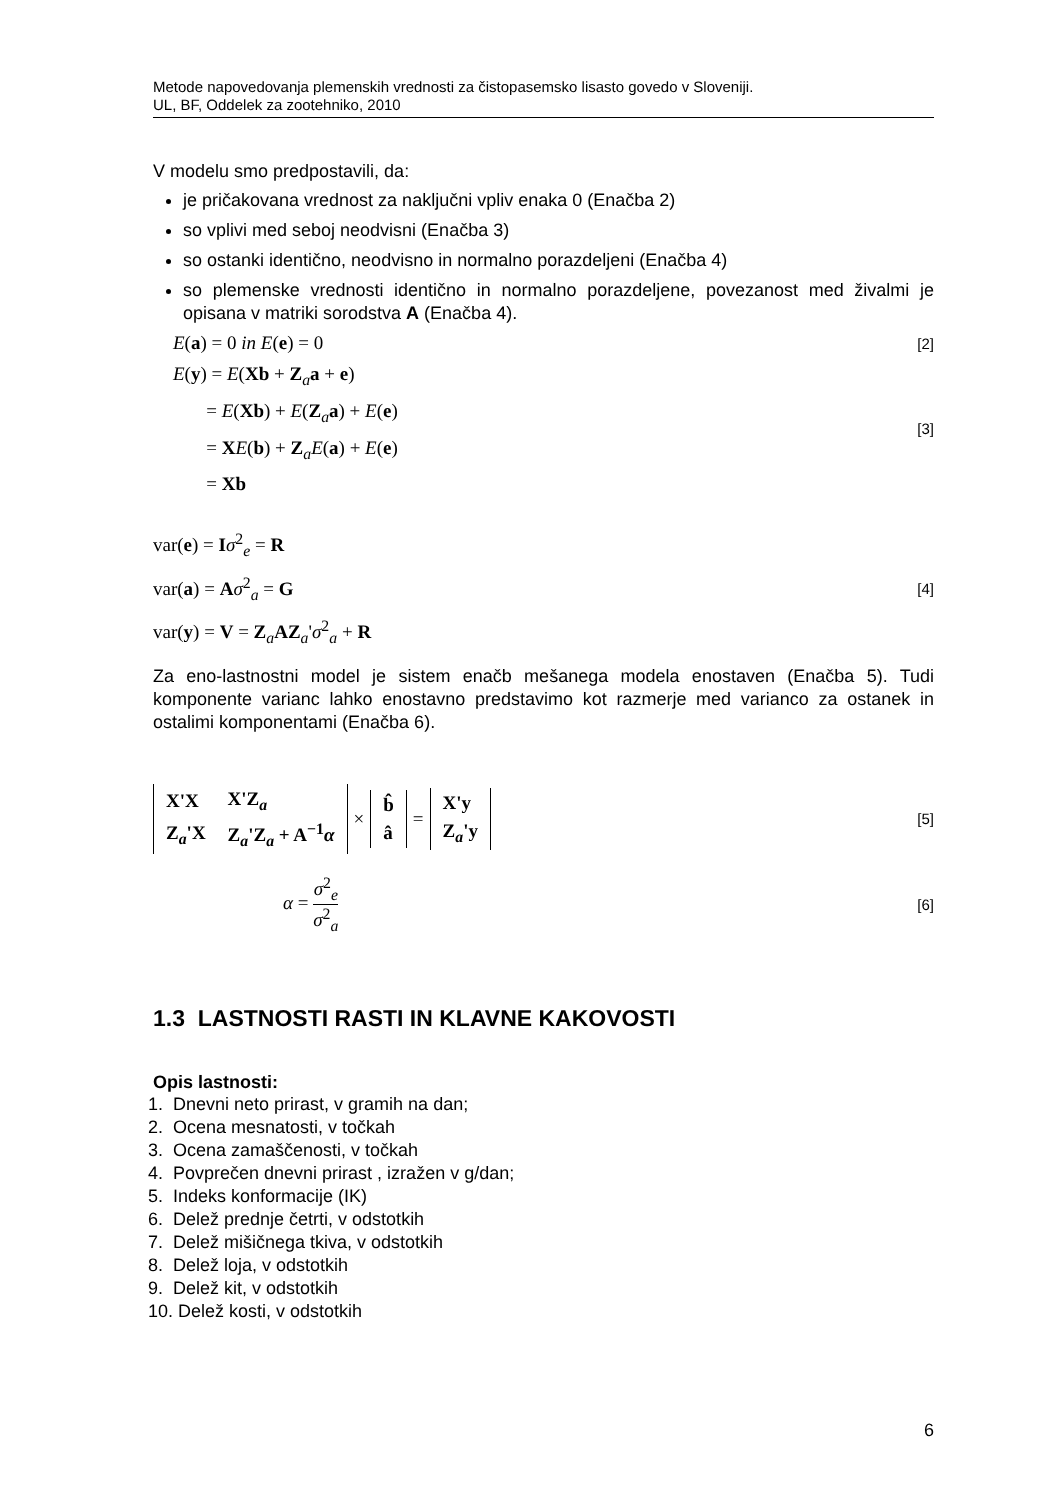Metode napovedovanja plemenskih vrednosti za čistopasemsko lisasto govedo v Sloveniji.
UL, BF, Oddelek za zootehniko, 2010
V modelu smo predpostavili, da:
je pričakovana vrednost za naključni vpliv enaka 0 (Enačba 2)
so vplivi med seboj neodvisni (Enačba 3)
so ostanki identično, neodvisno in normalno porazdeljeni (Enačba 4)
so plemenske vrednosti identično in normalno porazdeljene, povezanost med živalmi je opisana v matriki sorodstva A (Enačba 4).
E(a) = 0 in E(e) = 0 [2]
E(y) = E(Xb + Z<sub>a</sub>a + e)
= E(Xb) + E(Z<sub>a</sub>a) + E(e)
= XE(b) + Z<sub>a</sub>E(a) + E(e)
= Xb
[3]
var(e) = Iσ<sup>2</sup><sub>e</sub> = R
var(a) = Aσ<sup>2</sup><sub>a</sub> = G
var(y) = V = Z<sub>a</sub>AZ<sub>a</sub>'σ<sup>2</sup><sub>a</sub> + R
[4]
Za eno-lastnostni model je sistem enačb mešanega modela enostaven (Enačba 5). Tudi komponente varianc lahko enostavno predstavimo kot razmerje med varianco za ostanek in ostalimi komponentami (Enačba 6).
| X'X | X'Z<sub>a</sub> |
| Z<sub>a</sub>'X | Z<sub>a</sub>'Z<sub>a</sub> + A<sup>−1</sup> α |
×
| b̂ |
| â |
=
| X'y |
| Z<sub>a</sub>'y |
[5]
α = σ<sup>2</sup><sub>e</sub> σ<sup>2</sup><sub>a</sub> [6]
1.3 LASTNOSTI RASTI IN KLAVNE KAKOVOSTI
Opis lastnosti:
1. Dnevni neto prirast, v gramih na dan;
2. Ocena mesnatosti, v točkah
3. Ocena zamaščenosti, v točkah
4. Povprečen dnevni prirast , izražen v g/dan;
5. Indeks konformacije (IK)
6. Delež prednje četrti, v odstotkih
7. Delež mišičnega tkiva, v odstotkih
8. Delež loja, v odstotkih
9. Delež kit, v odstotkih
10. Delež kosti, v odstotkih
6